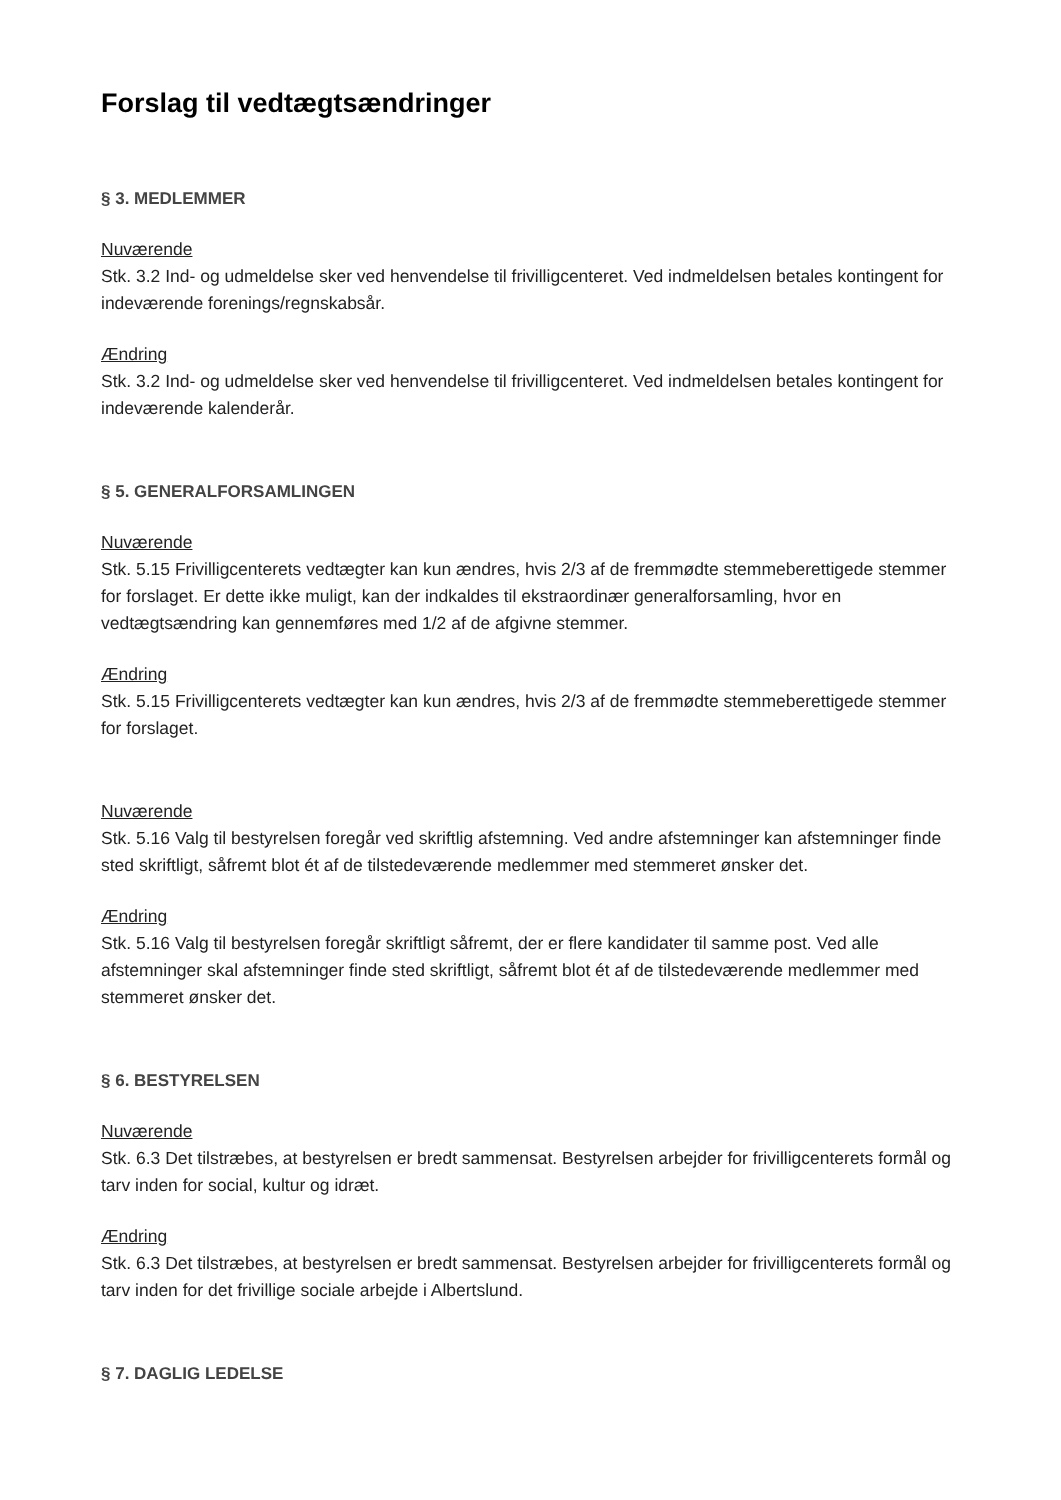Forslag til vedtægtsændringer
§ 3. MEDLEMMER
Nuværende
Stk. 3.2 Ind- og udmeldelse sker ved henvendelse til frivilligcenteret. Ved indmeldelsen betales kontingent for indeværende forenings/regnskabsår.
Ændring
Stk. 3.2 Ind- og udmeldelse sker ved henvendelse til frivilligcenteret. Ved indmeldelsen betales kontingent for indeværende kalenderår.
§ 5. GENERALFORSAMLINGEN
Nuværende
Stk. 5.15 Frivilligcenterets vedtægter kan kun ændres, hvis 2/3 af de fremmødte stemmeberettigede stemmer for forslaget. Er dette ikke muligt, kan der indkaldes til ekstraordinær generalforsamling, hvor en vedtægtsændring kan gennemføres med 1/2 af de afgivne stemmer.
Ændring
Stk. 5.15 Frivilligcenterets vedtægter kan kun ændres, hvis 2/3 af de fremmødte stemmeberettigede stemmer for forslaget.
Nuværende
Stk. 5.16 Valg til bestyrelsen foregår ved skriftlig afstemning. Ved andre afstemninger kan afstemninger finde sted skriftligt, såfremt blot ét af de tilstedeværende medlemmer med stemmeret ønsker det.
Ændring
Stk. 5.16 Valg til bestyrelsen foregår skriftligt såfremt, der er flere kandidater til samme post. Ved alle afstemninger skal afstemninger finde sted skriftligt, såfremt blot ét af de tilstedeværende medlemmer med stemmeret ønsker det.
§ 6. BESTYRELSEN
Nuværende
Stk. 6.3 Det tilstræbes, at bestyrelsen er bredt sammensat. Bestyrelsen arbejder for frivilligcenterets formål og tarv inden for social, kultur og idræt.
Ændring
Stk. 6.3 Det tilstræbes, at bestyrelsen er bredt sammensat. Bestyrelsen arbejder for frivilligcenterets formål og tarv inden for det frivillige sociale arbejde i Albertslund.
§ 7. DAGLIG LEDELSE